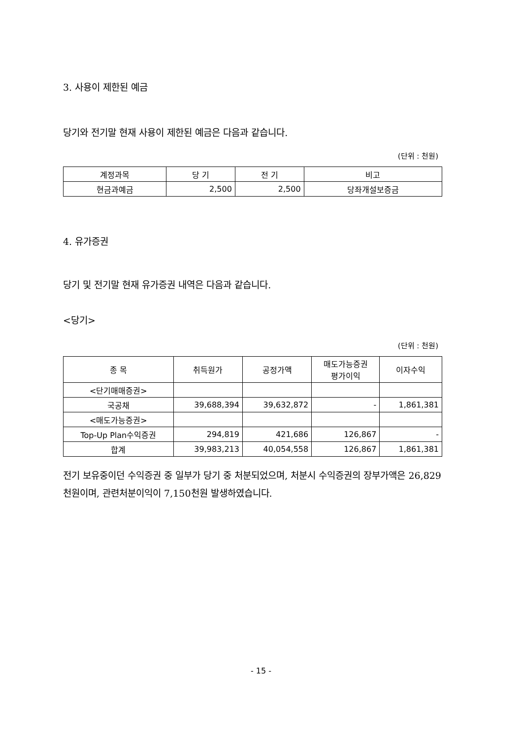3. 사용이 제한된 예금
당기와 전기말 현재 사용이 제한된 예금은 다음과 같습니다.
(단위 : 천원)
| 계정과목 | 당 기 | 전 기 | 비고 |
| --- | --- | --- | --- |
| 현금과예금 | 2,500 | 2,500 | 당좌개설보증금 |
4. 유가증권
당기 및 전기말 현재 유가증권 내역은 다음과 같습니다.
<당기>
(단위 : 천원)
| 종 목 | 취득원가 | 공정가액 | 매도가능증권 평가이익 | 이자수익 |
| --- | --- | --- | --- | --- |
| <단기매매증권> | | | | |
| 국공채 | 39,688,394 | 39,632,872 | - | 1,861,381 |
| <매도가능증권> | | | | |
| Top-Up Plan수익증권 | 294,819 | 421,686 | 126,867 | - |
| 합계 | 39,983,213 | 40,054,558 | 126,867 | 1,861,381 |
전기 보유중이던 수익증권 중 일부가 당기 중 처분되었으며, 처분시 수익증권의 장부가액은 26,829천원이며, 관련처분이익이 7,150천원 발생하였습니다.
- 15 -